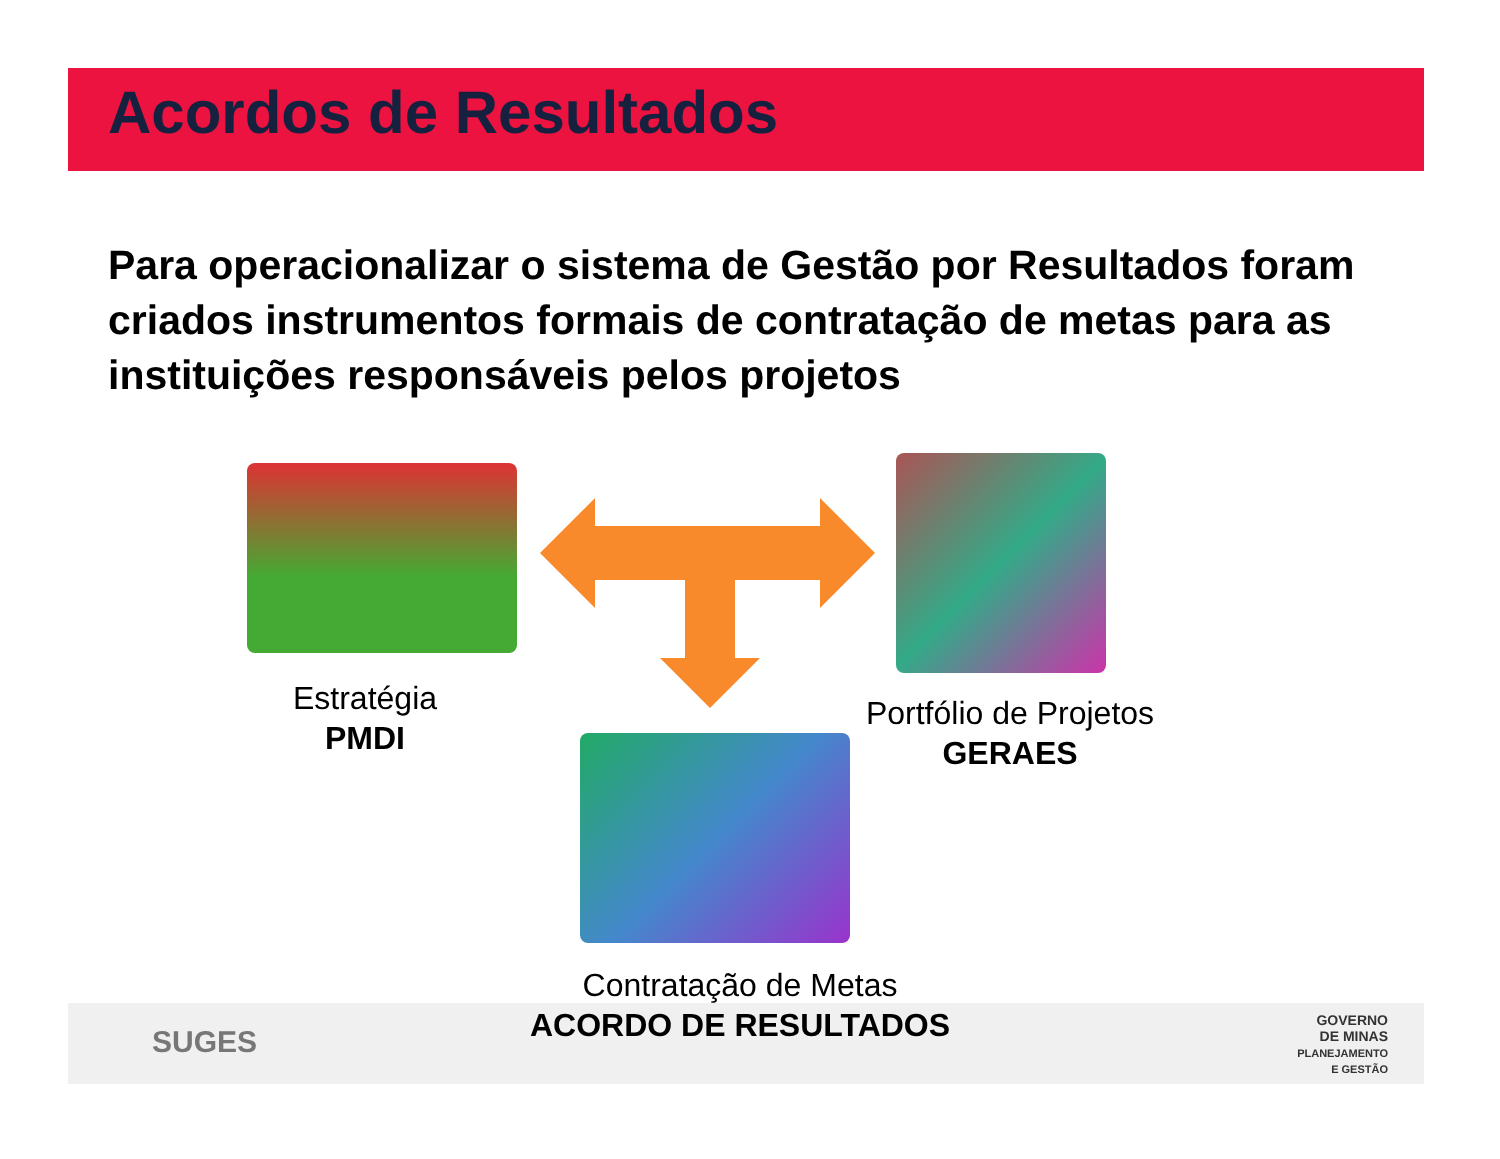Acordos de Resultados
Para operacionalizar o sistema de Gestão por Resultados foram criados instrumentos formais de contratação de metas para as instituições responsáveis pelos projetos
Estratégia
PMDI
Portfólio de Projetos
GERAES
Contratação de Metas
ACORDO DE RESULTADOS
SUGES
GOVERNO
DE MINAS
PLANEJAMENTO
E GESTÃO